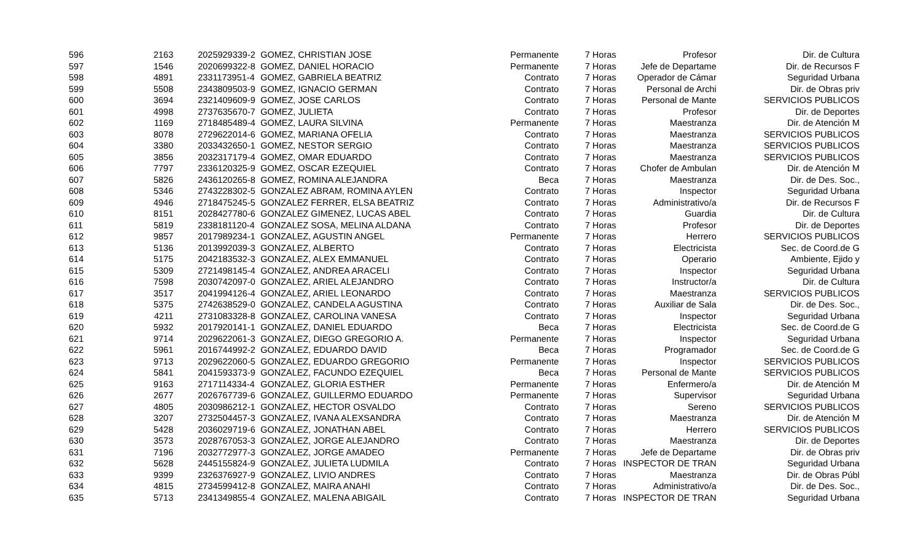| 596 | 2163 | 2025929339-2 | GOMEZ, CHRISTIAN JOSE | Permanente | 7 Horas | Profesor | Dir. de Cultura |
| 597 | 1546 | 2020699322-8 | GOMEZ, DANIEL HORACIO | Permanente | 7 Horas | Jefe de Departame | Dir. de Recursos F |
| 598 | 4891 | 2331173951-4 | GOMEZ, GABRIELA BEATRIZ | Contrato | 7 Horas | Operador de Cámar | Seguridad Urbana |
| 599 | 5508 | 2343809503-9 | GOMEZ, IGNACIO GERMAN | Contrato | 7 Horas | Personal de Archi | Dir. de Obras priv |
| 600 | 3694 | 2321409609-9 | GOMEZ, JOSE CARLOS | Contrato | 7 Horas | Personal de Mante | SERVICIOS PUBLICOS |
| 601 | 4998 | 2737635670-7 | GOMEZ, JULIETA | Contrato | 7 Horas | Profesor | Dir. de Deportes |
| 602 | 1169 | 2718485489-4 | GOMEZ, LAURA SILVINA | Permanente | 7 Horas | Maestranza | Dir. de Atención M |
| 603 | 8078 | 2729622014-6 | GOMEZ, MARIANA OFELIA | Contrato | 7 Horas | Maestranza | SERVICIOS PUBLICOS |
| 604 | 3380 | 2033432650-1 | GOMEZ, NESTOR SERGIO | Contrato | 7 Horas | Maestranza | SERVICIOS PUBLICOS |
| 605 | 3856 | 2032317179-4 | GOMEZ, OMAR EDUARDO | Contrato | 7 Horas | Maestranza | SERVICIOS PUBLICOS |
| 606 | 7797 | 2336120325-9 | GOMEZ, OSCAR EZEQUIEL | Contrato | 7 Horas | Chofer de Ambulan | Dir. de Atención M |
| 607 | 5826 | 2436120265-8 | GOMEZ, ROMINA ALEJANDRA | Beca | 7 Horas | Maestranza | Dir. de Des. Soc., |
| 608 | 5346 | 2743228302-5 | GONZALEZ ABRAM, ROMINA AYLEN | Contrato | 7 Horas | Inspector | Seguridad Urbana |
| 609 | 4946 | 2718475245-5 | GONZALEZ FERRER, ELSA BEATRIZ | Contrato | 7 Horas | Administrativo/a | Dir. de Recursos F |
| 610 | 8151 | 2028427780-6 | GONZALEZ GIMENEZ, LUCAS ABEL | Contrato | 7 Horas | Guardia | Dir. de Cultura |
| 611 | 5819 | 2338181120-4 | GONZALEZ SOSA, MELINA ALDANA | Contrato | 7 Horas | Profesor | Dir. de Deportes |
| 612 | 9857 | 2017989234-1 | GONZALEZ, AGUSTIN ANGEL | Permanente | 7 Horas | Herrero | SERVICIOS PUBLICOS |
| 613 | 5136 | 2013992039-3 | GONZALEZ, ALBERTO | Contrato | 7 Horas | Electricista | Sec. de Coord.de G |
| 614 | 5175 | 2042183532-3 | GONZALEZ, ALEX EMMANUEL | Contrato | 7 Horas | Operario | Ambiente, Ejido y |
| 615 | 5309 | 2721498145-4 | GONZALEZ, ANDREA ARACELI | Contrato | 7 Horas | Inspector | Seguridad Urbana |
| 616 | 7598 | 2030742097-0 | GONZALEZ, ARIEL ALEJANDRO | Contrato | 7 Horas | Instructor/a | Dir. de Cultura |
| 617 | 3517 | 2041994126-4 | GONZALEZ, ARIEL LEONARDO | Contrato | 7 Horas | Maestranza | SERVICIOS PUBLICOS |
| 618 | 5375 | 2742638529-0 | GONZALEZ, CANDELA AGUSTINA | Contrato | 7 Horas | Auxiliar de Sala | Dir. de Des. Soc., |
| 619 | 4211 | 2731083328-8 | GONZALEZ, CAROLINA VANESA | Contrato | 7 Horas | Inspector | Seguridad Urbana |
| 620 | 5932 | 2017920141-1 | GONZALEZ, DANIEL EDUARDO | Beca | 7 Horas | Electricista | Sec. de Coord.de G |
| 621 | 9714 | 2029622061-3 | GONZALEZ, DIEGO GREGORIO A. | Permanente | 7 Horas | Inspector | Seguridad Urbana |
| 622 | 5961 | 2016744992-2 | GONZALEZ, EDUARDO DAVID | Beca | 7 Horas | Programador | Sec. de Coord.de G |
| 623 | 9713 | 2029622060-5 | GONZALEZ, EDUARDO GREGORIO | Permanente | 7 Horas | Inspector | SERVICIOS PUBLICOS |
| 624 | 5841 | 2041593373-9 | GONZALEZ, FACUNDO EZEQUIEL | Beca | 7 Horas | Personal de Mante | SERVICIOS PUBLICOS |
| 625 | 9163 | 2717114334-4 | GONZALEZ, GLORIA ESTHER | Permanente | 7 Horas | Enfermero/a | Dir. de Atención M |
| 626 | 2677 | 2026767739-6 | GONZALEZ, GUILLERMO EDUARDO | Permanente | 7 Horas | Supervisor | Seguridad Urbana |
| 627 | 4805 | 2030986212-1 | GONZALEZ, HECTOR OSVALDO | Contrato | 7 Horas | Sereno | SERVICIOS PUBLICOS |
| 628 | 3207 | 2732504457-3 | GONZALEZ, IVANA ALEXSANDRA | Contrato | 7 Horas | Maestranza | Dir. de Atención M |
| 629 | 5428 | 2036029719-6 | GONZALEZ, JONATHAN ABEL | Contrato | 7 Horas | Herrero | SERVICIOS PUBLICOS |
| 630 | 3573 | 2028767053-3 | GONZALEZ, JORGE ALEJANDRO | Contrato | 7 Horas | Maestranza | Dir. de Deportes |
| 631 | 7196 | 2032772977-3 | GONZALEZ, JORGE AMADEO | Permanente | 7 Horas | Jefe de Departame | Dir. de Obras priv |
| 632 | 5628 | 2445155824-9 | GONZALEZ, JULIETA LUDMILA | Contrato | 7 Horas | INSPECTOR DE TRAN | Seguridad Urbana |
| 633 | 9399 | 2326376927-9 | GONZALEZ, LIVIO ANDRES | Contrato | 7 Horas | Maestranza | Dir. de Obras Públ |
| 634 | 4815 | 2734599412-8 | GONZALEZ, MAIRA ANAHI | Contrato | 7 Horas | Administrativo/a | Dir. de Des. Soc., |
| 635 | 5713 | 2341349855-4 | GONZALEZ, MALENA ABIGAIL | Contrato | 7 Horas | INSPECTOR DE TRAN | Seguridad Urbana |